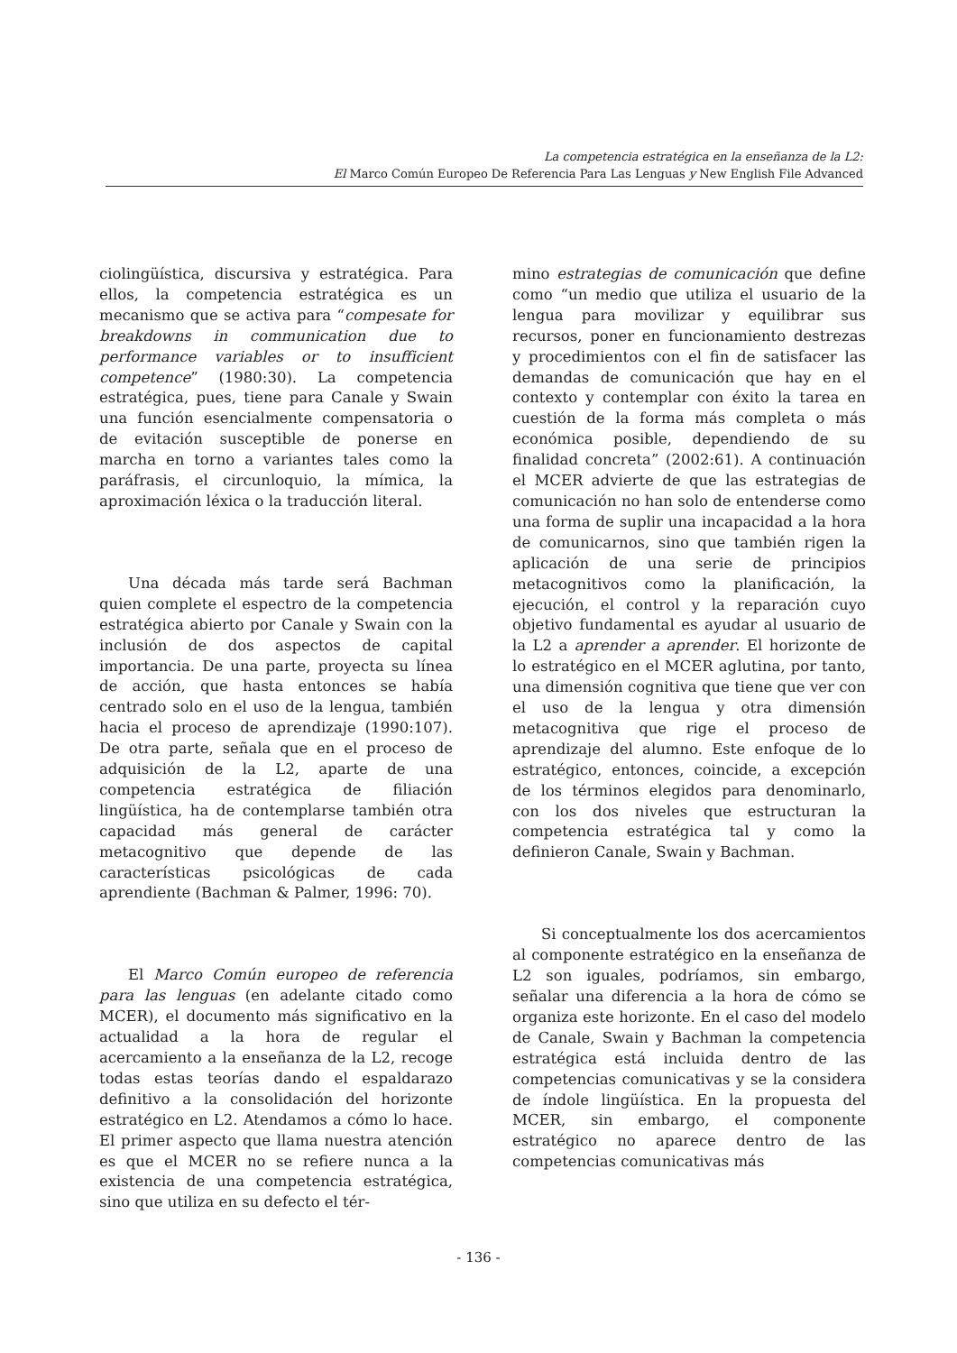La competencia estratégica en la enseñanza de la L2:
El Marco Común Europeo De Referencia Para Las Lenguas y New English File Advanced
ciolingüística, discursiva y estratégica. Para ellos, la competencia estratégica es un mecanismo que se activa para “compesate for breakdowns in communication due to performance variables or to insufficient competence” (1980:30). La competencia estratégica, pues, tiene para Canale y Swain una función esencialmente compensatoria o de evitación susceptible de ponerse en marcha en torno a variantes tales como la paráfrasis, el circunloquio, la mímica, la aproximación léxica o la traducción literal.
Una década más tarde será Bachman quien complete el espectro de la competencia estratégica abierto por Canale y Swain con la inclusión de dos aspectos de capital importancia. De una parte, proyecta su línea de acción, que hasta entonces se había centrado solo en el uso de la lengua, también hacia el proceso de aprendizaje (1990:107). De otra parte, señala que en el proceso de adquisición de la L2, aparte de una competencia estratégica de filiación lingüística, ha de contemplarse también otra capacidad más general de carácter metacognitivo que depende de las características psicológicas de cada aprendiente (Bachman & Palmer, 1996: 70).
El Marco Común europeo de referencia para las lenguas (en adelante citado como MCER), el documento más significativo en la actualidad a la hora de regular el acercamiento a la enseñanza de la L2, recoge todas estas teorías dando el espaldarazo definitivo a la consolidación del horizonte estratégico en L2. Atendamos a cómo lo hace. El primer aspecto que llama nuestra atención es que el MCER no se refiere nunca a la existencia de una competencia estratégica, sino que utiliza en su defecto el tér-
mino estrategias de comunicación que define como “un medio que utiliza el usuario de la lengua para movilizar y equilibrar sus recursos, poner en funcionamiento destrezas y procedimientos con el fin de satisfacer las demandas de comunicación que hay en el contexto y contemplar con éxito la tarea en cuestión de la forma más completa o más económica posible, dependiendo de su finalidad concreta” (2002:61). A continuación el MCER advierte de que las estrategias de comunicación no han solo de entenderse como una forma de suplir una incapacidad a la hora de comunicarnos, sino que también rigen la aplicación de una serie de principios metacognitivos como la planificación, la ejecución, el control y la reparación cuyo objetivo fundamental es ayudar al usuario de la L2 a aprender a aprender. El horizonte de lo estratégico en el MCER aglutina, por tanto, una dimensión cognitiva que tiene que ver con el uso de la lengua y otra dimensión metacognitiva que rige el proceso de aprendizaje del alumno. Este enfoque de lo estratégico, entonces, coincide, a excepción de los términos elegidos para denominarlo, con los dos niveles que estructuran la competencia estratégica tal y como la definieron Canale, Swain y Bachman.
Si conceptualmente los dos acercamientos al componente estratégico en la enseñanza de L2 son iguales, podríamos, sin embargo, señalar una diferencia a la hora de cómo se organiza este horizonte. En el caso del modelo de Canale, Swain y Bachman la competencia estratégica está incluida dentro de las competencias comunicativas y se la considera de índole lingüística. En la propuesta del MCER, sin embargo, el componente estratégico no aparece dentro de las competencias comunicativas más
- 136 -